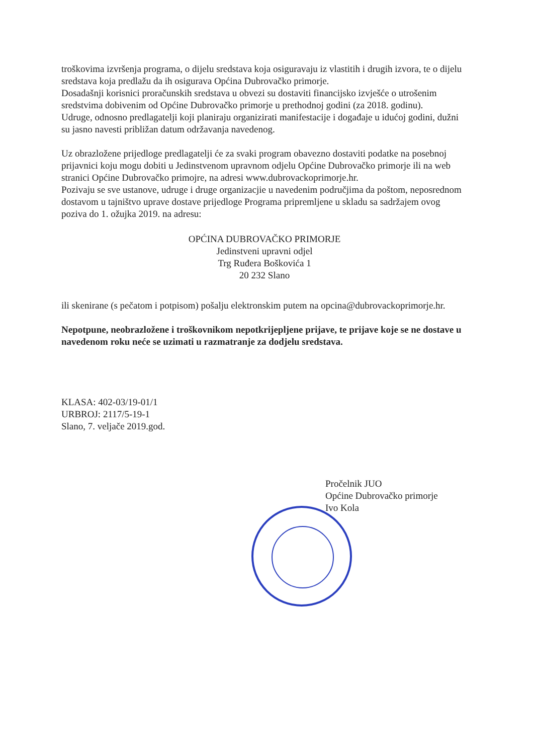troškovima izvršenja programa, o dijelu sredstava koja osiguravaju iz vlastitih i drugih izvora, te o dijelu sredstava koja predlažu da ih osigurava Općina Dubrovačko primorje.
Dosadašnji korisnici proračunskih sredstava u obvezi su dostaviti financijsko izvješće o utrošenim sredstvima dobivenim od Općine Dubrovačko primorje u prethodnoj godini (za 2018. godinu).
Udruge, odnosno predlagatelji koji planiraju organizirati manifestacije i događaje u idućoj godini, dužni su jasno navesti približan datum održavanja navedenog.
Uz obrazložene prijedloge predlagatelji će za svaki program obavezno dostaviti podatke na posebnoj prijavnici koju mogu dobiti u Jedinstvenom upravnom odjelu Općine Dubrovačko primorje ili na web stranici Općine Dubrovačko primojre, na adresi www.dubrovackoprimorje.hr.
Pozivaju se sve ustanove, udruge i druge organizacjie u navedenim područjima da poštom, neposrednom dostavom u tajništvo uprave dostave prijedloge Programa pripremljene u skladu sa sadržajem ovog poziva do 1. ožujka 2019. na adresu:
OPĆINA DUBROVAČKO PRIMORJE
Jedinstveni upravni odjel
Trg Ruđera Boškovića 1
20 232 Slano
ili skenirane (s pečatom i potpisom) pošalju elektronskim putem na opcina@dubrovackoprimorje.hr.
Nepotpune, neobrazložene i troškovnikom nepotkrijepljene prijave, te prijave koje se ne dostave u navedenom roku neće se uzimati u razmatranje za dodjelu sredstava.
KLASA: 402-03/19-01/1
URBROJ: 2117/5-19-1
Slano, 7. veljače 2019.god.
Pročelnik JUO
Općine Dubrovačko primorje
Ivo Kola